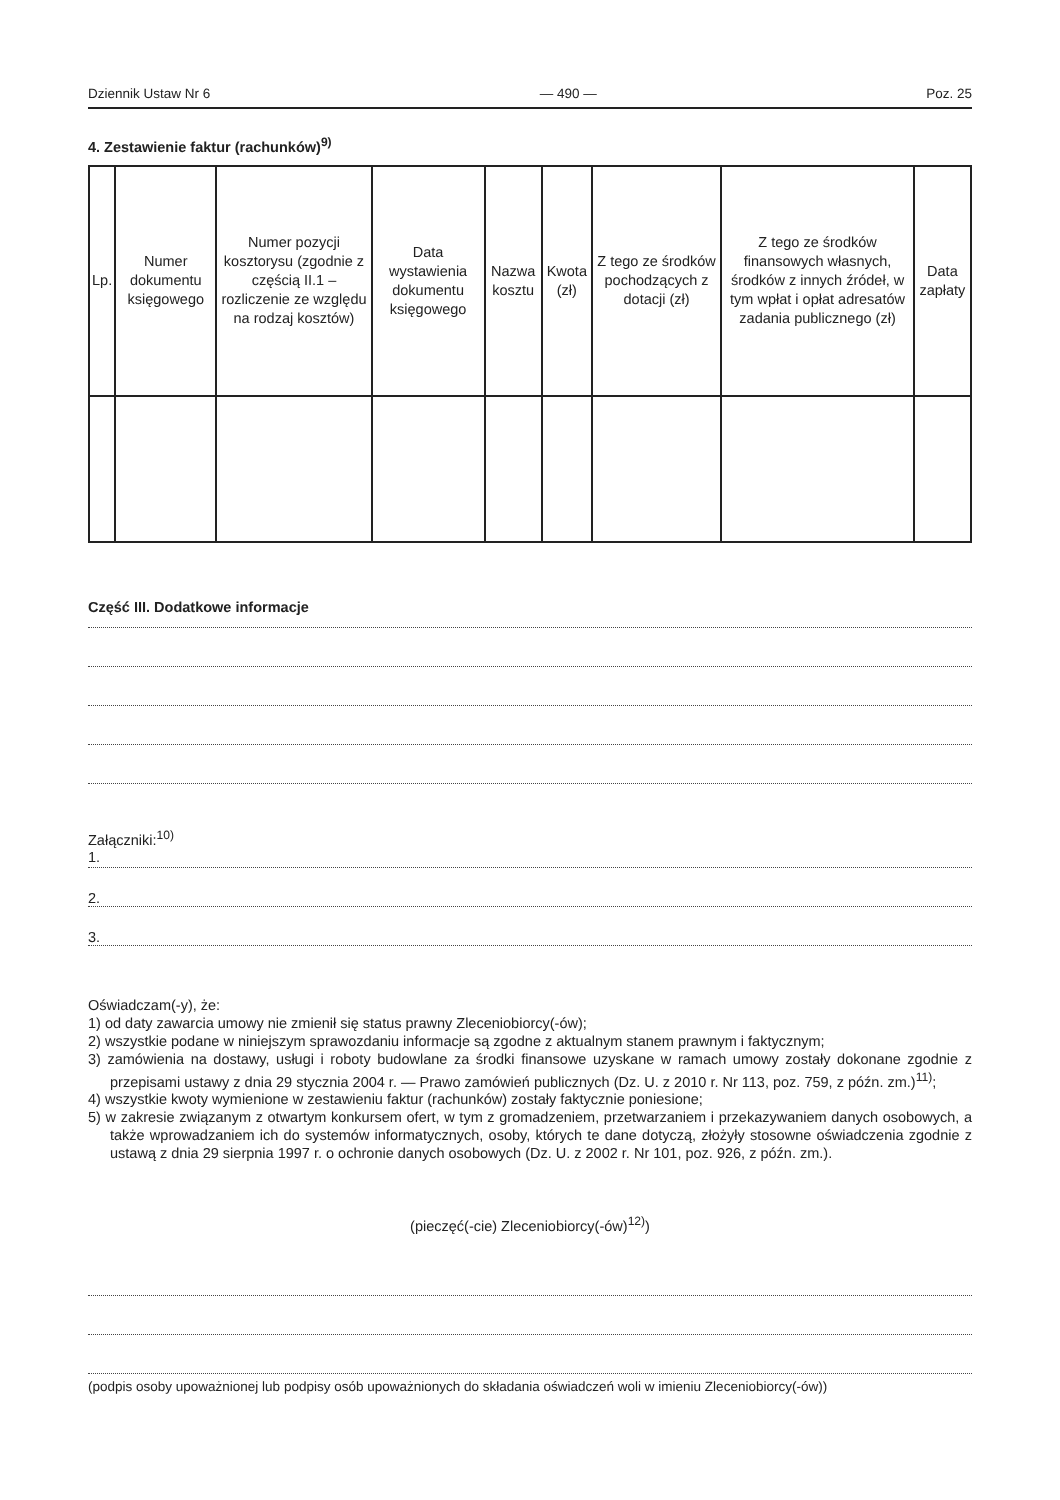Dziennik Ustaw Nr 6 — 490 — Poz. 25
4. Zestawienie faktur (rachunków)<sup>9)</sup>
| Lp. | Numer dokumentu księgowego | Numer pozycji kosztorysu (zgodnie z częścią II.1 – rozliczenie ze względu na rodzaj kosztów) | Data wystawienia dokumentu księgowego | Nazwa kosztu | Kwota (zł) | Z tego ze środków pochodzących z dotacji (zł) | Z tego ze środków finansowych własnych, środków z innych źródeł, w tym wpłat i opłat adresatów zadania publicznego (zł) | Data zapłaty |
| --- | --- | --- | --- | --- | --- | --- | --- | --- |
Część III. Dodatkowe informacje
Załączniki:<sup>10)</sup>
1.
2.
3.
Oświadczam(-y), że:
1) od daty zawarcia umowy nie zmienił się status prawny Zleceniobiorcy(-ów);
2) wszystkie podane w niniejszym sprawozdaniu informacje są zgodne z aktualnym stanem prawnym i faktycznym;
3) zamówienia na dostawy, usługi i roboty budowlane za środki finansowe uzyskane w ramach umowy zostały dokonane zgodnie z przepisami ustawy z dnia 29 stycznia 2004 r. — Prawo zamówień publicznych (Dz. U. z 2010 r. Nr 113, poz. 759, z późn. zm.)<sup>11)</sup>;
4) wszystkie kwoty wymienione w zestawieniu faktur (rachunków) zostały faktycznie poniesione;
5) w zakresie związanym z otwartym konkursem ofert, w tym z gromadzeniem, przetwarzaniem i przekazywaniem danych osobowych, a także wprowadzaniem ich do systemów informatycznych, osoby, których te dane dotyczą, złożyły stosowne oświadczenia zgodnie z ustawą z dnia 29 sierpnia 1997 r. o ochronie danych osobowych (Dz. U. z 2002 r. Nr 101, poz. 926, z późn. zm.).
(pieczęć(-cie) Zleceniobiorcy(-ów)<sup>12)</sup>)
(podpis osoby upoważnionej lub podpisy osób upoważnionych do składania oświadczeń woli w imieniu Zleceniobiorcy(-ów))